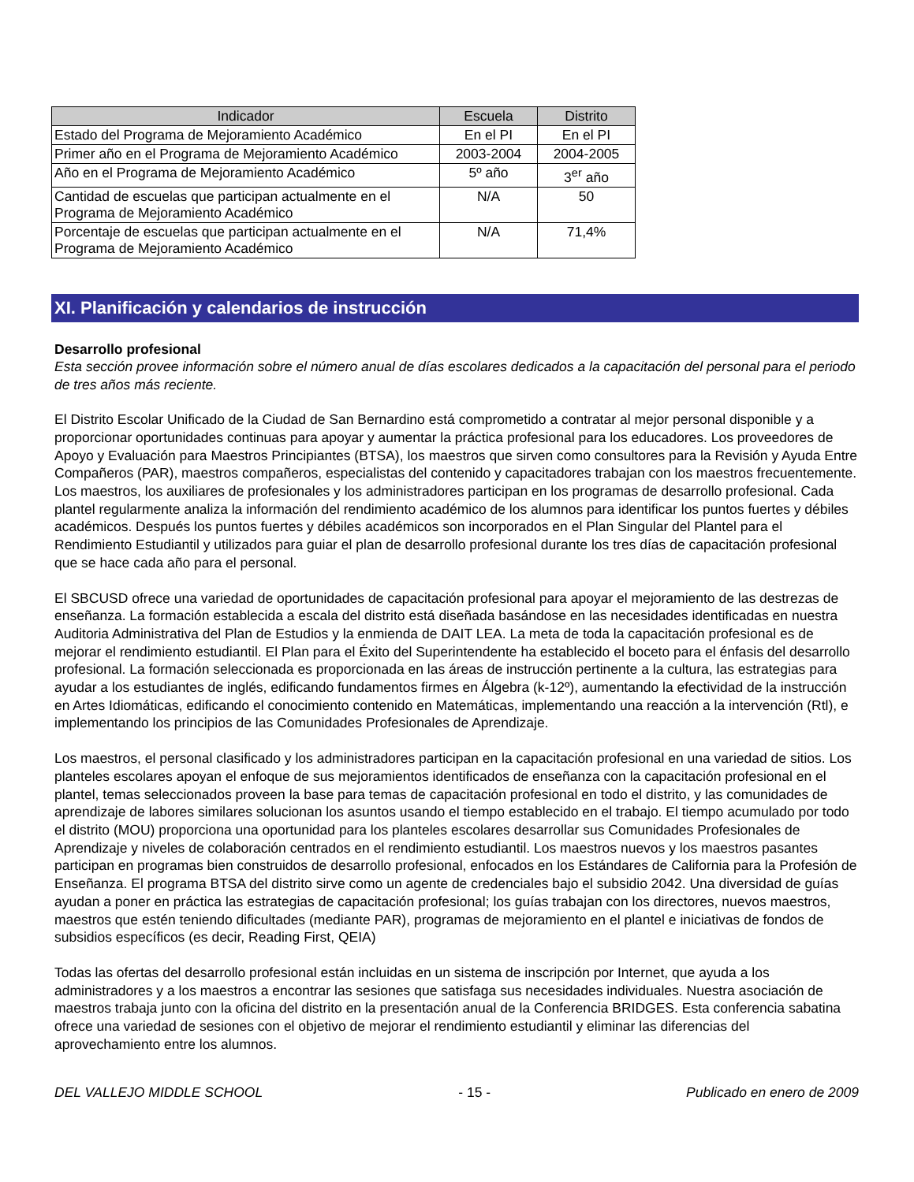| Indicador | Escuela | Distrito |
| --- | --- | --- |
| Estado del Programa de Mejoramiento Académico | En el PI | En el PI |
| Primer año en el Programa de Mejoramiento Académico | 2003-2004 | 2004-2005 |
| Año en el Programa de Mejoramiento Académico | 5º año | 3<sup>er</sup> año |
| Cantidad de escuelas que participan actualmente en el Programa de Mejoramiento Académico | N/A | 50 |
| Porcentaje de escuelas que participan actualmente en el Programa de Mejoramiento Académico | N/A | 71,4% |
XI. Planificación y calendarios de instrucción
Desarrollo profesional
Esta sección provee información sobre el número anual de días escolares dedicados a la capacitación del personal para el periodo de tres años más reciente.
El Distrito Escolar Unificado de la Ciudad de San Bernardino está comprometido a contratar al mejor personal disponible y a proporcionar oportunidades continuas para apoyar y aumentar la práctica profesional para los educadores. Los proveedores de Apoyo y Evaluación para Maestros Principiantes (BTSA), los maestros que sirven como consultores para la Revisión y Ayuda Entre Compañeros (PAR), maestros compañeros, especialistas del contenido y capacitadores trabajan con los maestros frecuentemente. Los maestros, los auxiliares de profesionales y los administradores participan en los programas de desarrollo profesional. Cada plantel regularmente analiza la información del rendimiento académico de los alumnos para identificar los puntos fuertes y débiles académicos. Después los puntos fuertes y débiles académicos son incorporados en el Plan Singular del Plantel para el Rendimiento Estudiantil y utilizados para guiar el plan de desarrollo profesional durante los tres días de capacitación profesional que se hace cada año para el personal.
El SBCUSD ofrece una variedad de oportunidades de capacitación profesional para apoyar el mejoramiento de las destrezas de enseñanza. La formación establecida a escala del distrito está diseñada basándose en las necesidades identificadas en nuestra Auditoria Administrativa del Plan de Estudios y la enmienda de DAIT LEA. La meta de toda la capacitación profesional es de mejorar el rendimiento estudiantil. El Plan para el Éxito del Superintendente ha establecido el boceto para el énfasis del desarrollo profesional. La formación seleccionada es proporcionada en las áreas de instrucción pertinente a la cultura, las estrategias para ayudar a los estudiantes de inglés, edificando fundamentos firmes en Álgebra (k-12º), aumentando la efectividad de la instrucción en Artes Idiomáticas, edificando el conocimiento contenido en Matemáticas, implementando una reacción a la intervención (Rtl), e implementando los principios de las Comunidades Profesionales de Aprendizaje.
Los maestros, el personal clasificado y los administradores participan en la capacitación profesional en una variedad de sitios. Los planteles escolares apoyan el enfoque de sus mejoramientos identificados de enseñanza con la capacitación profesional en el plantel, temas seleccionados proveen la base para temas de capacitación profesional en todo el distrito, y las comunidades de aprendizaje de labores similares solucionan los asuntos usando el tiempo establecido en el trabajo. El tiempo acumulado por todo el distrito (MOU) proporciona una oportunidad para los planteles escolares desarrollar sus Comunidades Profesionales de Aprendizaje y niveles de colaboración centrados en el rendimiento estudiantil. Los maestros nuevos y los maestros pasantes participan en programas bien construidos de desarrollo profesional, enfocados en los Estándares de California para la Profesión de Enseñanza. El programa BTSA del distrito sirve como un agente de credenciales bajo el subsidio 2042. Una diversidad de guías ayudan a poner en práctica las estrategias de capacitación profesional; los guías trabajan con los directores, nuevos maestros, maestros que estén teniendo dificultades (mediante PAR), programas de mejoramiento en el plantel e iniciativas de fondos de subsidios específicos (es decir, Reading First, QEIA)
Todas las ofertas del desarrollo profesional están incluidas en un sistema de inscripción por Internet, que ayuda a los administradores y a los maestros a encontrar las sesiones que satisfaga sus necesidades individuales. Nuestra asociación de maestros trabaja junto con la oficina del distrito en la presentación anual de la Conferencia BRIDGES. Esta conferencia sabatina ofrece una variedad de sesiones con el objetivo de mejorar el rendimiento estudiantil y eliminar las diferencias del aprovechamiento entre los alumnos.
DEL VALLEJO MIDDLE SCHOOL - 15 - Publicado en enero de 2009